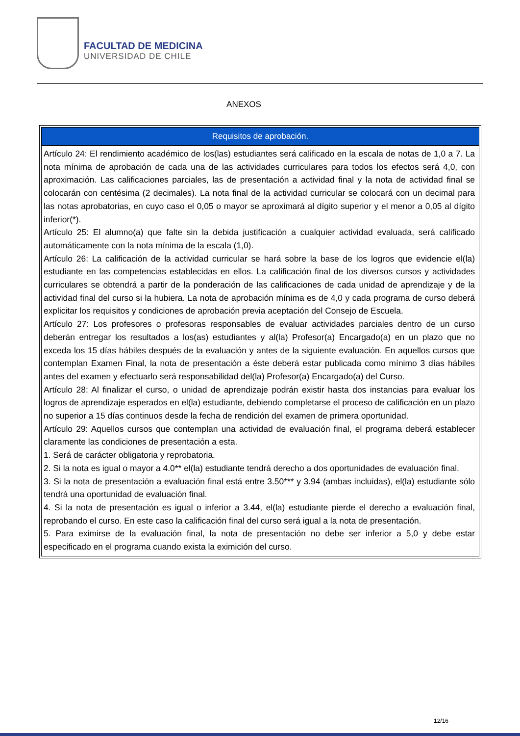FACULTAD DE MEDICINA
UNIVERSIDAD DE CHILE
ANEXOS
| Requisitos de aprobación. |
| --- |
| Artículo 24: El rendimiento académico de los(las) estudiantes será calificado en la escala de notas de 1,0 a 7. La nota mínima de aprobación de cada una de las actividades curriculares para todos los efectos será 4,0, con aproximación. Las calificaciones parciales, las de presentación a actividad final y la nota de actividad final se colocarán con centésima (2 decimales). La nota final de la actividad curricular se colocará con un decimal para las notas aprobatorias, en cuyo caso el 0,05 o mayor se aproximará al dígito superior y el menor a 0,05 al dígito inferior(*). Artículo 25: El alumno(a) que falte sin la debida justificación a cualquier actividad evaluada, será calificado automáticamente con la nota mínima de la escala (1,0). Artículo 26: La calificación de la actividad curricular se hará sobre la base de los logros que evidencie el(la) estudiante en las competencias establecidas en ellos. La calificación final de los diversos cursos y actividades curriculares se obtendrá a partir de la ponderación de las calificaciones de cada unidad de aprendizaje y de la actividad final del curso si la hubiera. La nota de aprobación mínima es de 4,0 y cada programa de curso deberá explicitar los requisitos y condiciones de aprobación previa aceptación del Consejo de Escuela. Artículo 27: Los profesores o profesoras responsables de evaluar actividades parciales dentro de un curso deberán entregar los resultados a los(as) estudiantes y al(la) Profesor(a) Encargado(a) en un plazo que no exceda los 15 días hábiles después de la evaluación y antes de la siguiente evaluación. En aquellos cursos que contemplan Examen Final, la nota de presentación a éste deberá estar publicada como mínimo 3 días hábiles antes del examen y efectuarlo será responsabilidad del(la) Profesor(a) Encargado(a) del Curso. Artículo 28: Al finalizar el curso, o unidad de aprendizaje podrán existir hasta dos instancias para evaluar los logros de aprendizaje esperados en el(la) estudiante, debiendo completarse el proceso de calificación en un plazo no superior a 15 días continuos desde la fecha de rendición del examen de primera oportunidad. Artículo 29: Aquellos cursos que contemplan una actividad de evaluación final, el programa deberá establecer claramente las condiciones de presentación a esta. 1. Será de carácter obligatoria y reprobatoria. 2. Si la nota es igual o mayor a 4.0** el(la) estudiante tendrá derecho a dos oportunidades de evaluación final. 3. Si la nota de presentación a evaluación final está entre 3.50*** y 3.94 (ambas incluidas), el(la) estudiante sólo tendrá una oportunidad de evaluación final. 4. Si la nota de presentación es igual o inferior a 3.44, el(la) estudiante pierde el derecho a evaluación final, reprobando el curso. En este caso la calificación final del curso será igual a la nota de presentación. 5. Para eximirse de la evaluación final, la nota de presentación no debe ser inferior a 5,0 y debe estar especificado en el programa cuando exista la eximición del curso. |
12/16